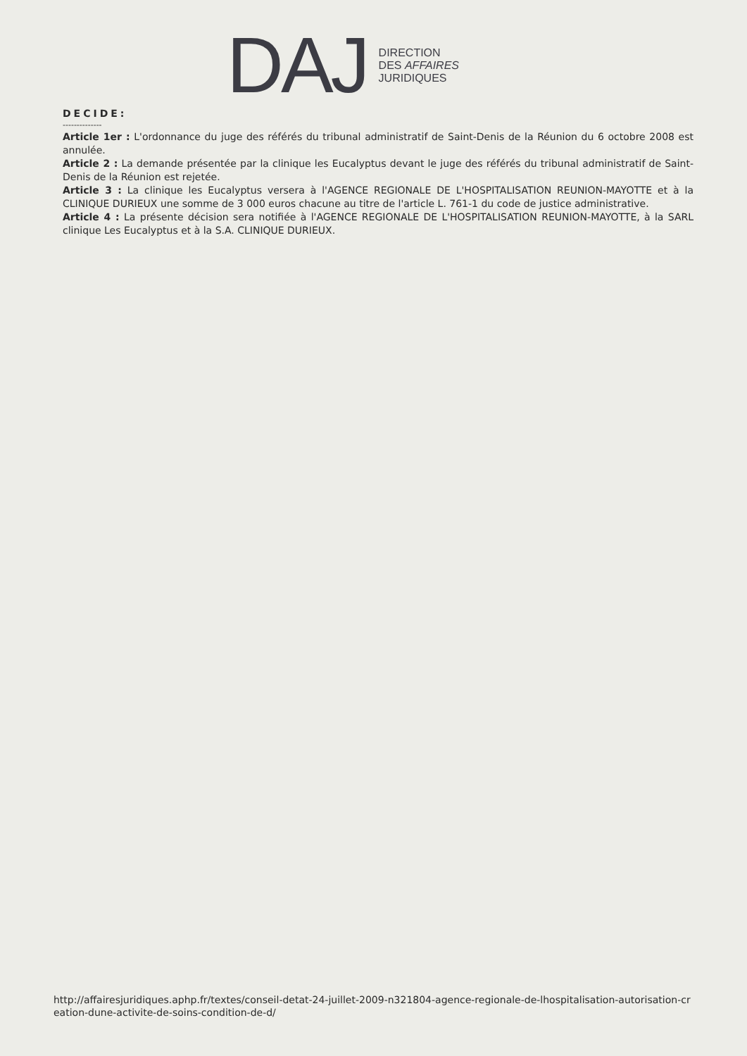DAJ
DIRECTION
DES AFFAIRES
JURIDIQUES
DECIDE:
--------------
Article 1er : L'ordonnance du juge des référés du tribunal administratif de Saint-Denis de la Réunion du 6 octobre 2008 est annulée.
Article 2 : La demande présentée par la clinique les Eucalyptus devant le juge des référés du tribunal administratif de Saint-Denis de la Réunion est rejetée.
Article 3 : La clinique les Eucalyptus versera à l'AGENCE REGIONALE DE L'HOSPITALISATION REUNION-MAYOTTE et à la CLINIQUE DURIEUX une somme de 3 000 euros chacune au titre de l'article L. 761-1 du code de justice administrative.
Article 4 : La présente décision sera notifiée à l'AGENCE REGIONALE DE L'HOSPITALISATION REUNION-MAYOTTE, à la SARL clinique Les Eucalyptus et à la S.A. CLINIQUE DURIEUX.
http://affairesjuridiques.aphp.fr/textes/conseil-detat-24-juillet-2009-n321804-agence-regionale-de-lhospitalisation-autorisation-creation-dune-activite-de-soins-condition-de-d/